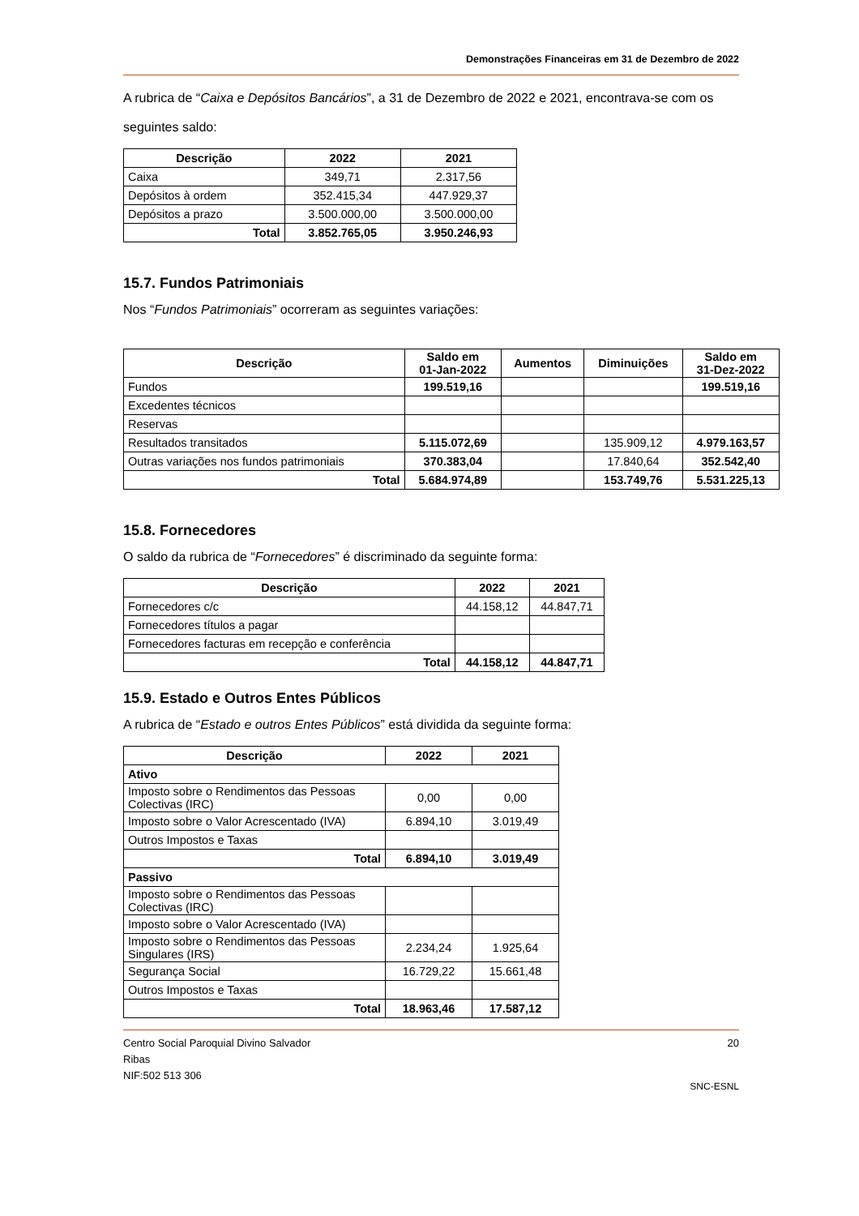Demonstrações Financeiras em 31 de Dezembro de 2022
A rubrica de “Caixa e Depósitos Bancários”, a 31 de Dezembro de 2022 e 2021, encontrava-se com os seguintes saldo:
| Descrição | 2022 | 2021 |
| --- | --- | --- |
| Caixa | 349,71 | 2.317,56 |
| Depósitos à ordem | 352.415,34 | 447.929,37 |
| Depósitos a prazo | 3.500.000,00 | 3.500.000,00 |
| Total | 3.852.765,05 | 3.950.246,93 |
15.7. Fundos Patrimoniais
Nos “Fundos Patrimoniais” ocorreram as seguintes variações:
| Descrição | Saldo em 01-Jan-2022 | Aumentos | Diminuições | Saldo em 31-Dez-2022 |
| --- | --- | --- | --- | --- |
| Fundos | 199.519,16 | | | 199.519,16 |
| Excedentes técnicos | | | | |
| Reservas | | | | |
| Resultados transitados | 5.115.072,69 | | 135.909,12 | 4.979.163,57 |
| Outras variações nos fundos patrimoniais | 370.383,04 | | 17.840,64 | 352.542,40 |
| Total | 5.684.974,89 | | 153.749,76 | 5.531.225,13 |
15.8. Fornecedores
O saldo da rubrica de “Fornecedores” é discriminado da seguinte forma:
| Descrição | 2022 | 2021 |
| --- | --- | --- |
| Fornecedores c/c | 44.158,12 | 44.847,71 |
| Fornecedores títulos a pagar | | |
| Fornecedores facturas em recepção e conferência | | |
| Total | 44.158,12 | 44.847,71 |
15.9. Estado e Outros Entes Públicos
A rubrica de “Estado e outros Entes Públicos” está dividida da seguinte forma:
| Descrição | 2022 | 2021 |
| --- | --- | --- |
| Ativo | | |
| Imposto sobre o Rendimentos das Pessoas Colectivas (IRC) | 0,00 | 0,00 |
| Imposto sobre o Valor Acrescentado (IVA) | 6.894,10 | 3.019,49 |
| Outros Impostos e Taxas | | |
| Total | 6.894,10 | 3.019,49 |
| Passivo | | |
| Imposto sobre o Rendimentos das Pessoas Colectivas (IRC) | | |
| Imposto sobre o Valor Acrescentado (IVA) | | |
| Imposto sobre o Rendimentos das Pessoas Singulares (IRS) | 2.234,24 | 1.925,64 |
| Segurança Social | 16.729,22 | 15.661,48 |
| Outros Impostos e Taxas | | |
| Total | 18.963,46 | 17.587,12 |
Centro Social Paroquial Divino Salvador
Ribas
NIF:502 513 306
20
SNC-ESNL